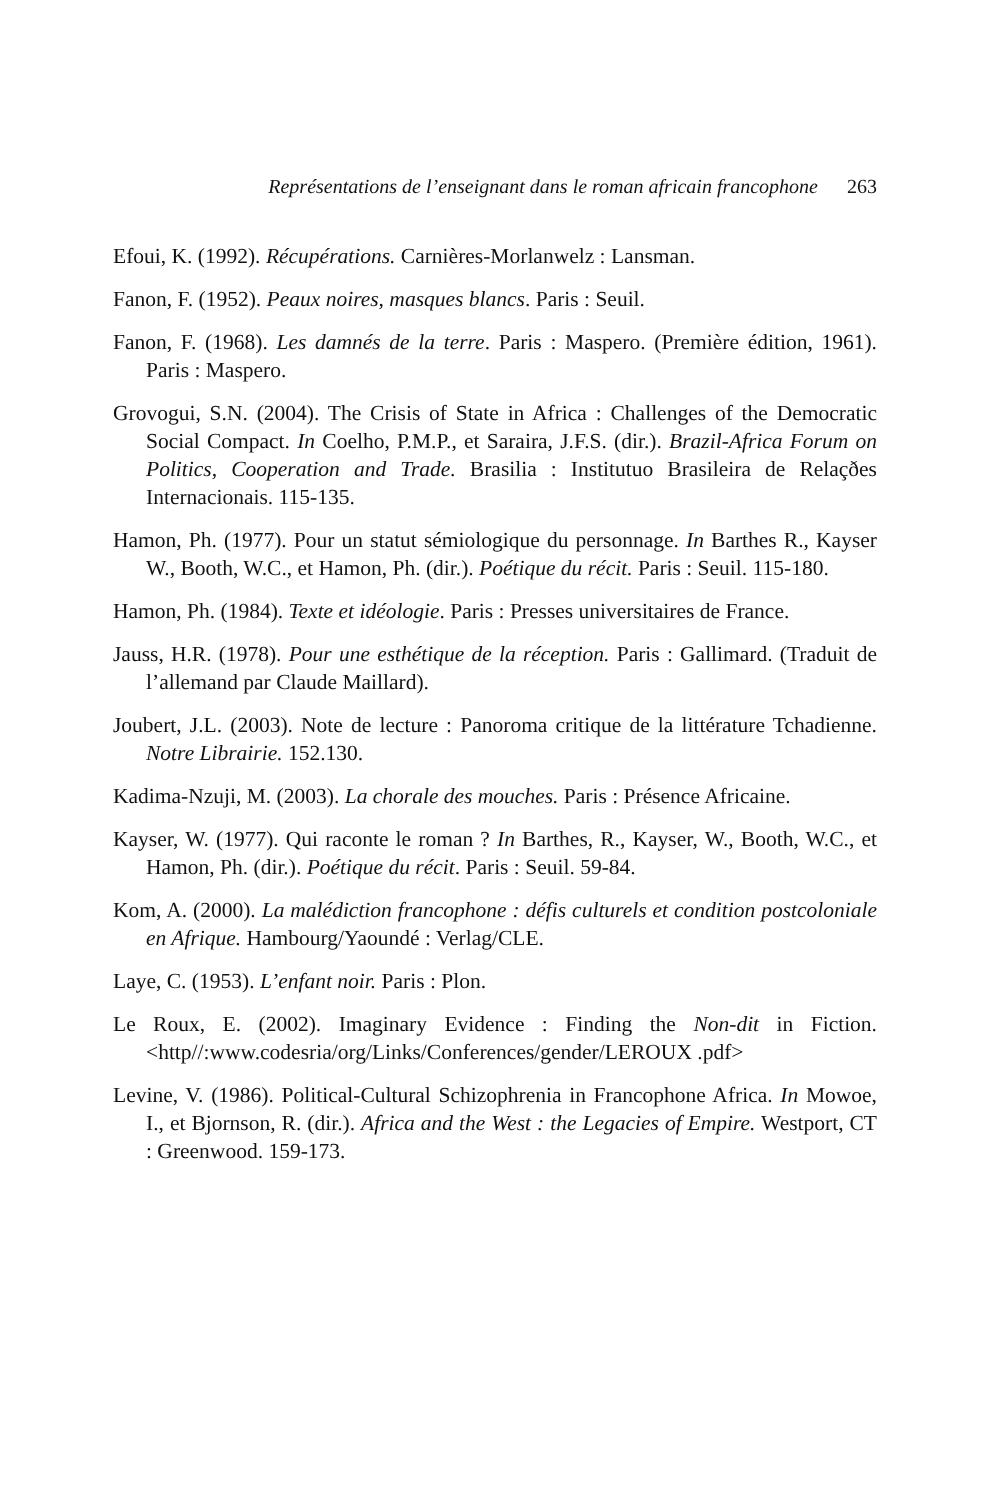Représentations de l’enseignant dans le roman africain francophone 263
Efoui, K. (1992). Récupérations. Carnières-Morlanwelz : Lansman.
Fanon, F. (1952). Peaux noires, masques blancs. Paris : Seuil.
Fanon, F. (1968). Les damnés de la terre. Paris : Maspero. (Première édition, 1961). Paris : Maspero.
Grovogui, S.N. (2004). The Crisis of State in Africa : Challenges of the Democratic Social Compact. In Coelho, P.M.P., et Saraira, J.F.S. (dir.). Brazil-Africa Forum on Politics, Cooperation and Trade. Brasilia : Institutuo Brasileira de Relaçðes Internacionais. 115-135.
Hamon, Ph. (1977). Pour un statut sémiologique du personnage. In Barthes R., Kayser W., Booth, W.C., et Hamon, Ph. (dir.). Poétique du récit. Paris : Seuil. 115-180.
Hamon, Ph. (1984). Texte et idéologie. Paris : Presses universitaires de France.
Jauss, H.R. (1978). Pour une esthétique de la réception. Paris : Gallimard. (Traduit de l’allemand par Claude Maillard).
Joubert, J.L. (2003). Note de lecture : Panoroma critique de la littérature Tchadienne. Notre Librairie. 152.130.
Kadima-Nzuji, M. (2003). La chorale des mouches. Paris : Présence Africaine.
Kayser, W. (1977). Qui raconte le roman ? In Barthes, R., Kayser, W., Booth, W.C., et Hamon, Ph. (dir.). Poétique du récit. Paris : Seuil. 59-84.
Kom, A. (2000). La malédiction francophone : défis culturels et condition postcoloniale en Afrique. Hambourg/Yaoundé : Verlag/CLE.
Laye, C. (1953). L’enfant noir. Paris : Plon.
Le Roux, E. (2002). Imaginary Evidence : Finding the Non-dit in Fiction.<http//:www.codesria/org/Links/Conferences/gender/LEROUX .pdf>
Levine, V. (1986). Political-Cultural Schizophrenia in Francophone Africa. In Mowoe, I., et Bjornson, R. (dir.). Africa and the West : the Legacies of Empire. Westport, CT : Greenwood. 159-173.